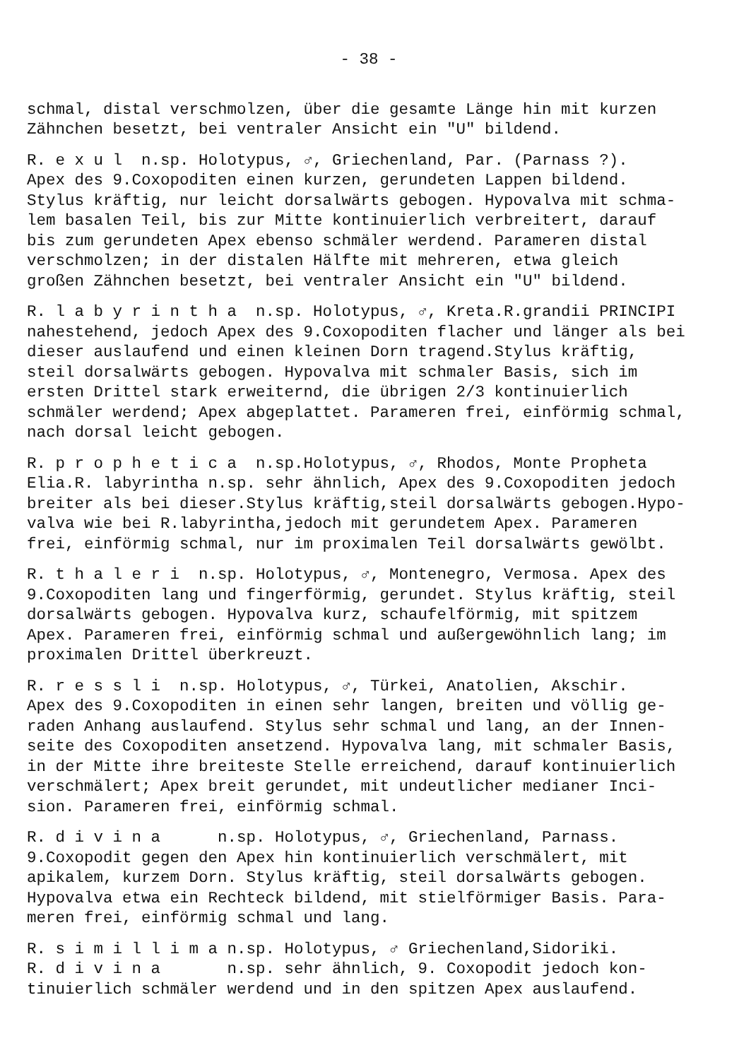- 38 -
schmal, distal verschmolzen, über die gesamte Länge hin mit kurzen Zähnchen besetzt, bei ventraler Ansicht ein "U" bildend.
R. e x u l n.sp. Holotypus, ♂, Griechenland, Par. (Parnass ?). Apex des 9.Coxopoditen einen kurzen, gerundeten Lappen bildend. Stylus kräftig, nur leicht dorsalwärts gebogen. Hypovalva mit schma- lem basalen Teil, bis zur Mitte kontinuierlich verbreitert, darauf bis zum gerundeten Apex ebenso schmäler werdend. Parameren distal verschmolzen; in der distalen Hälfte mit mehreren, etwa gleich großen Zähnchen besetzt, bei ventraler Ansicht ein "U" bildend.
R. l a b y r i n t h a n.sp. Holotypus, ♂, Kreta.R.grandii PRINCIPI nahestehend, jedoch Apex des 9.Coxopoditen flacher und länger als bei dieser auslaufend und einen kleinen Dorn tragend.Stylus kräftig, steil dorsalwärts gebogen. Hypovalva mit schmaler Basis, sich im ersten Drittel stark erweiternd, die übrigen 2/3 kontinuierlich schmäler werdend; Apex abgeplattet. Parameren frei, einförmig schmal, nach dorsal leicht gebogen.
R. p r o p h e t i c a n.sp.Holotypus, ♂, Rhodos, Monte Propheta Elia.R. labyrintha n.sp. sehr ähnlich, Apex des 9.Coxopoditen jedoch breiter als bei dieser.Stylus kräftig,steil dorsalwärts gebogen.Hypo- valva wie bei R.labyrintha,jedoch mit gerundetem Apex. Parameren frei, einförmig schmal, nur im proximalen Teil dorsalwärts gewölbt.
R. t h a l e r i n.sp. Holotypus, ♂, Montenegro, Vermosa. Apex des 9.Coxopoditen lang und fingerförmig, gerundet. Stylus kräftig, steil dorsalwärts gebogen. Hypovalva kurz, schaufelförmig, mit spitzem Apex. Parameren frei, einförmig schmal und außergewöhnlich lang; im proximalen Drittel überkreuzt.
R. r e s s l i n.sp. Holotypus, ♂, Türkei, Anatolien, Akschir. Apex des 9.Coxopoditen in einen sehr langen, breiten und völlig ge- raden Anhang auslaufend. Stylus sehr schmal und lang, an der Innen- seite des Coxopoditen ansetzend. Hypovalva lang, mit schmaler Basis, in der Mitte ihre breiteste Stelle erreichend, darauf kontinuierlich verschmälert; Apex breit gerundet, mit undeutlicher medianer Inci- sion. Parameren frei, einförmig schmal.
R. d i v i n a n.sp. Holotypus, ♂, Griechenland, Parnass. 9.Coxopodit gegen den Apex hin kontinuierlich verschmälert, mit apikalem, kurzem Dorn. Stylus kräftig, steil dorsalwärts gebogen. Hypovalva etwa ein Rechteck bildend, mit stielförmiger Basis. Para- meren frei, einförmig schmal und lang.
R. s i m i l l i m a n.sp. Holotypus, ♂ Griechenland,Sidoriki. R. d i v i n a n.sp. sehr ähnlich, 9. Coxopodit jedoch kon- tinuierlich schmäler werdend und in den spitzen Apex auslaufend.